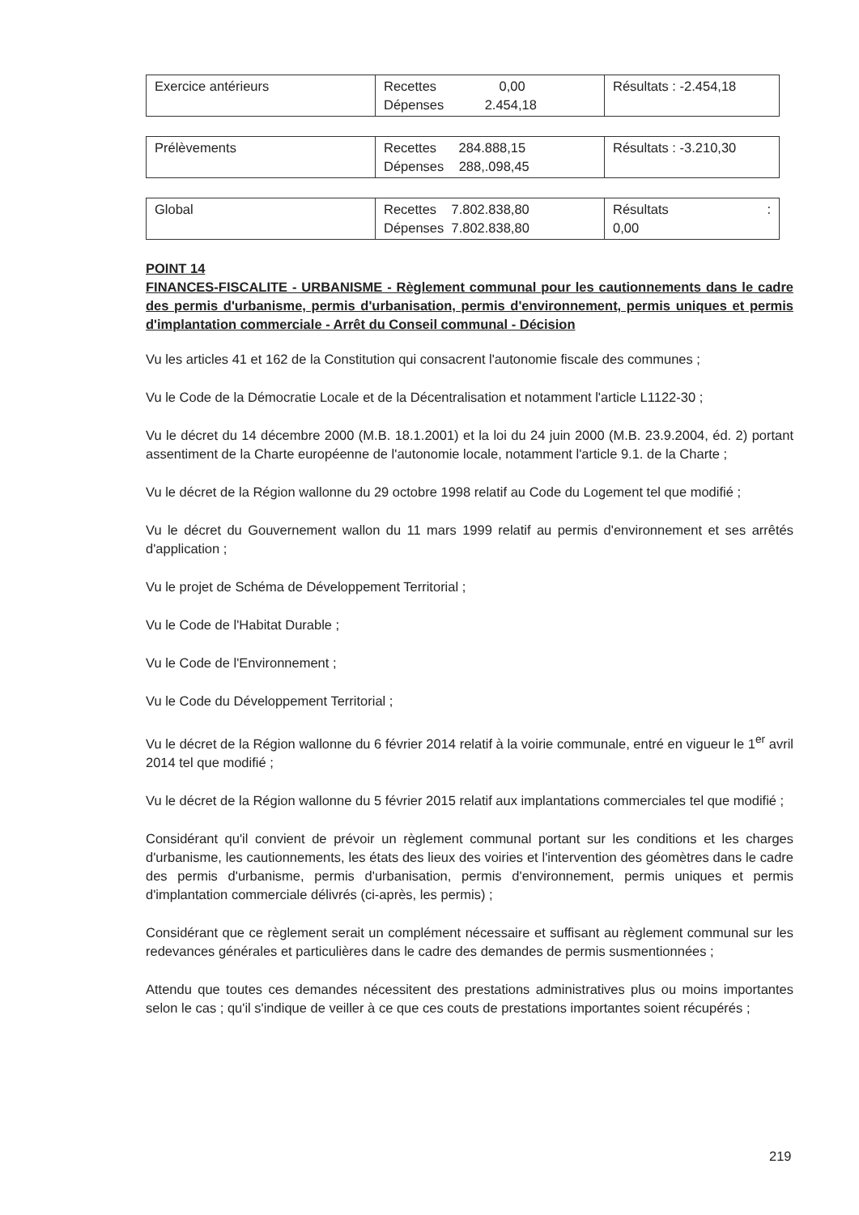| Exercice antérieurs | Recettes 0,00 Dépenses 2.454,18 | Résultats : -2.454,18 |
| Prélèvements | Recettes 284.888,15 Dépenses 288,.098,45 | Résultats : -3.210,30 |
| Global | Recettes 7.802.838,80 Dépenses 7.802.838,80 | Résultats : 0,00 |
POINT 14
FINANCES-FISCALITE - URBANISME - Règlement communal pour les cautionnements dans le cadre des permis d'urbanisme, permis d'urbanisation, permis d'environnement, permis uniques et permis d'implantation commerciale - Arrêt du Conseil communal - Décision
Vu les articles 41 et 162 de la Constitution qui consacrent l'autonomie fiscale des communes ;
Vu le Code de la Démocratie Locale et de la Décentralisation et notamment l'article L1122-30 ;
Vu le décret du 14 décembre 2000 (M.B. 18.1.2001) et la loi du 24 juin 2000 (M.B. 23.9.2004, éd. 2) portant assentiment de la Charte européenne de l'autonomie locale, notamment l'article 9.1. de la Charte ;
Vu le décret de la Région wallonne du 29 octobre 1998 relatif au Code du Logement tel que modifié ;
Vu le décret du Gouvernement wallon du 11 mars 1999 relatif au permis d'environnement et ses arrêtés d'application ;
Vu le projet de Schéma de Développement Territorial ;
Vu le Code de l'Habitat Durable ;
Vu le Code de l'Environnement ;
Vu le Code du Développement Territorial ;
Vu le décret de la Région wallonne du 6 février 2014 relatif à la voirie communale, entré en vigueur le 1<sup>er</sup> avril 2014 tel que modifié ;
Vu le décret de la Région wallonne du 5 février 2015 relatif aux implantations commerciales tel que modifié ;
Considérant qu'il convient de prévoir un règlement communal portant sur les conditions et les charges d'urbanisme, les cautionnements, les états des lieux des voiries et l'intervention des géomètres dans le cadre des permis d'urbanisme, permis d'urbanisation, permis d'environnement, permis uniques et permis d'implantation commerciale délivrés (ci-après, les permis) ;
Considérant que ce règlement serait un complément nécessaire et suffisant au règlement communal sur les redevances générales et particulières dans le cadre des demandes de permis susmentionnées ;
Attendu que toutes ces demandes nécessitent des prestations administratives plus ou moins importantes selon le cas ; qu'il s'indique de veiller à ce que ces couts de prestations importantes soient récupérés ;
219